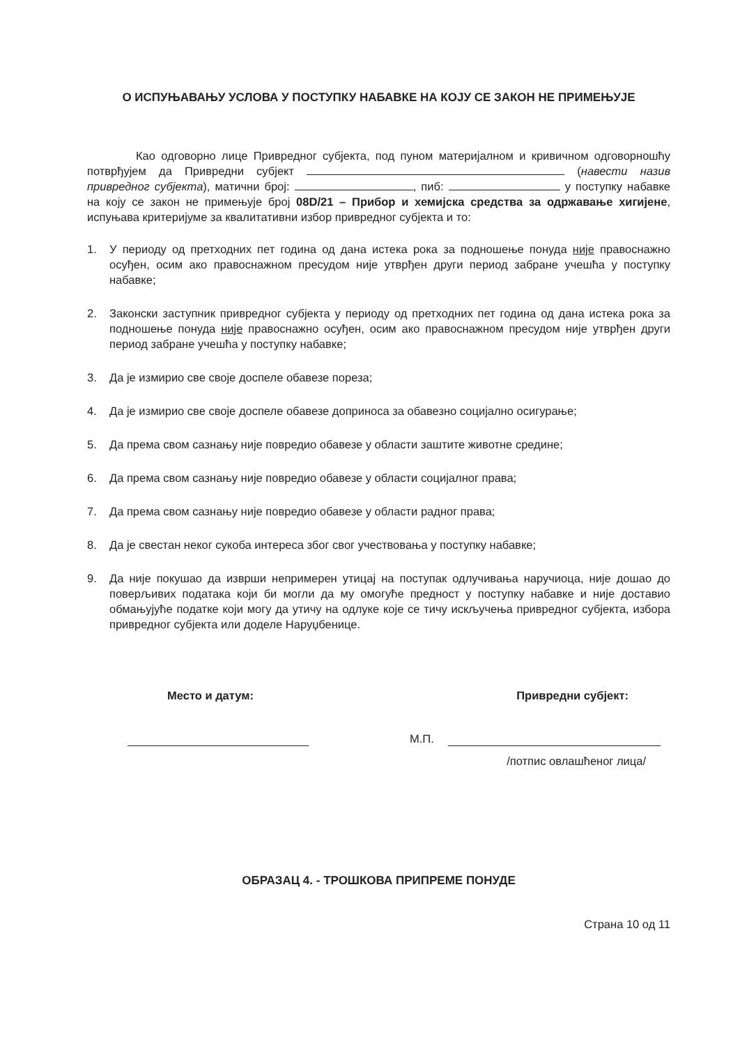О ИСПУЊАВАЊУ УСЛОВА У ПОСТУПКУ НАБАВКЕ НА КОЈУ СЕ ЗАКОН НЕ ПРИМЕЊУЈЕ
Као одговорно лице Привредног субјекта, под пуном материјалном и кривичном одговорношћу потврђујем да Привредни субјект (навести назив привредног субјекта), матични број: , пиб: у поступку набавке на коју се закон не примењује број 08D/21 – Прибор и хемијска средства за одржавање хигијене, испуњава критеријуме за квалитативни избор привредног субјекта и то:
1. У периоду од претходних пет година од дана истека рока за подношење понуда није правоснажно осуђен, осим ако правоснажном пресудом није утврђен други период забране учешћа у поступку набавке;
2. Законски заступник привредног субјекта у периоду од претходних пет година од дана истека рока за подношење понуда није правоснажно осуђен, осим ако правоснажном пресудом није утврђен други период забране учешћа у поступку набавке;
3. Да је измирио све своје доспеле обавезе пореза;
4. Да је измирио све своје доспеле обавезе доприноса за обавезно социјално осигурање;
5. Да према свом сазнању није повредио обавезе у области заштите животне средине;
6. Да према свом сазнању није повредио обавезе у области социјалног права;
7. Да према свом сазнању није повредио обавезе у области радног права;
8. Да је свестан неког сукоба интереса због свог учествовања у поступку набавке;
9. Да није покушао да изврши непримерен утицај на поступак одлучивања наручиоца, није дошао до поверљивих података који би могли да му омогуће предност у поступку набавке и није доставио обмањујуће податке који могу да утичу на одлуке које се тичу искључења привредног субјекта, избора привредног субјекта или доделе Наруџбенице.
Место и датум: Привредни субјект:
М.П.
/потпис овлашћеног лица/
ОБРАЗАЦ 4. - ТРОШКОВА ПРИПРЕМЕ ПОНУДЕ
Страна 10 од 11